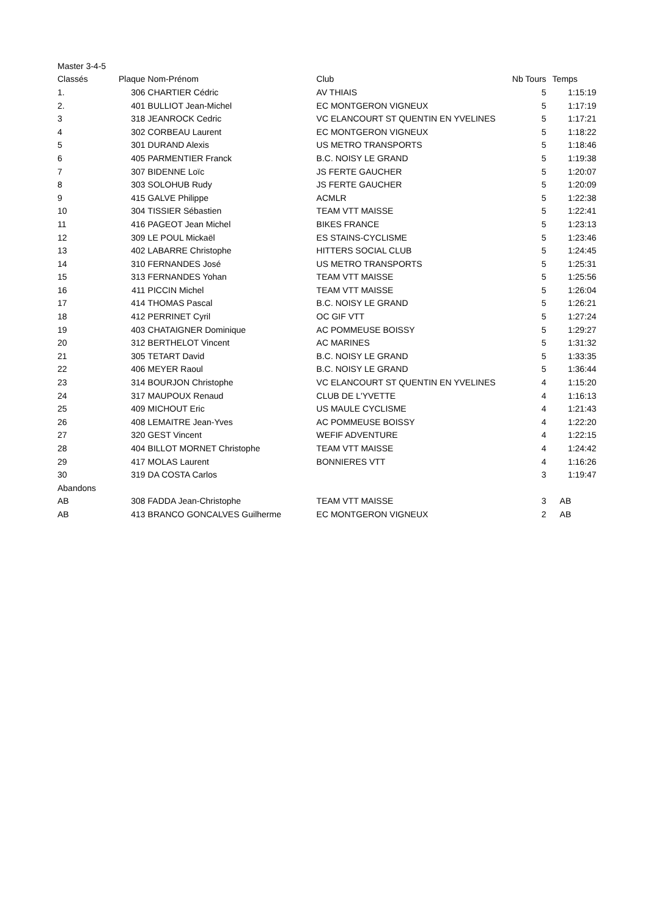| Master 3-4-5 | | | | | |
| Classés | Plaque | Nom-Prénom | Club | Nb Tours | Temps |
| 1. | 306 | CHARTIER Cédric | AV THIAIS | 5 | 1:15:19 |
| 2. | 401 | BULLIOT Jean-Michel | EC MONTGERON VIGNEUX | 5 | 1:17:19 |
| 3 | 318 | JEANROCK Cedric | VC ELANCOURT ST QUENTIN EN YVELINES | 5 | 1:17:21 |
| 4 | 302 | CORBEAU Laurent | EC MONTGERON VIGNEUX | 5 | 1:18:22 |
| 5 | 301 | DURAND Alexis | US METRO TRANSPORTS | 5 | 1:18:46 |
| 6 | 405 | PARMENTIER Franck | B.C. NOISY LE GRAND | 5 | 1:19:38 |
| 7 | 307 | BIDENNE Loïc | JS FERTE GAUCHER | 5 | 1:20:07 |
| 8 | 303 | SOLOHUB Rudy | JS FERTE GAUCHER | 5 | 1:20:09 |
| 9 | 415 | GALVE Philippe | ACMLR | 5 | 1:22:38 |
| 10 | 304 | TISSIER Sébastien | TEAM VTT MAISSE | 5 | 1:22:41 |
| 11 | 416 | PAGEOT Jean Michel | BIKES FRANCE | 5 | 1:23:13 |
| 12 | 309 | LE POUL Mickaël | ES STAINS-CYCLISME | 5 | 1:23:46 |
| 13 | 402 | LABARRE Christophe | HITTERS SOCIAL CLUB | 5 | 1:24:45 |
| 14 | 310 | FERNANDES José | US METRO TRANSPORTS | 5 | 1:25:31 |
| 15 | 313 | FERNANDES Yohan | TEAM VTT MAISSE | 5 | 1:25:56 |
| 16 | 411 | PICCIN Michel | TEAM VTT MAISSE | 5 | 1:26:04 |
| 17 | 414 | THOMAS Pascal | B.C. NOISY LE GRAND | 5 | 1:26:21 |
| 18 | 412 | PERRINET Cyril | OC GIF VTT | 5 | 1:27:24 |
| 19 | 403 | CHATAIGNER Dominique | AC POMMEUSE BOISSY | 5 | 1:29:27 |
| 20 | 312 | BERTHELOT Vincent | AC MARINES | 5 | 1:31:32 |
| 21 | 305 | TETART David | B.C. NOISY LE GRAND | 5 | 1:33:35 |
| 22 | 406 | MEYER Raoul | B.C. NOISY LE GRAND | 5 | 1:36:44 |
| 23 | 314 | BOURJON Christophe | VC ELANCOURT ST QUENTIN EN YVELINES | 4 | 1:15:20 |
| 24 | 317 | MAUPOUX Renaud | CLUB DE L'YVETTE | 4 | 1:16:13 |
| 25 | 409 | MICHOUT Eric | US MAULE CYCLISME | 4 | 1:21:43 |
| 26 | 408 | LEMAITRE Jean-Yves | AC POMMEUSE BOISSY | 4 | 1:22:20 |
| 27 | 320 | GEST Vincent | WEFIF ADVENTURE | 4 | 1:22:15 |
| 28 | 404 | BILLOT MORNET Christophe | TEAM VTT MAISSE | 4 | 1:24:42 |
| 29 | 417 | MOLAS Laurent | BONNIERES VTT | 4 | 1:16:26 |
| 30 | 319 | DA COSTA Carlos | | 3 | 1:19:47 |
| Abandons | | | | | |
| AB | 308 | FADDA Jean-Christophe | TEAM VTT MAISSE | 3 | AB |
| AB | 413 | BRANCO GONCALVES Guilherme | EC MONTGERON VIGNEUX | 2 | AB |